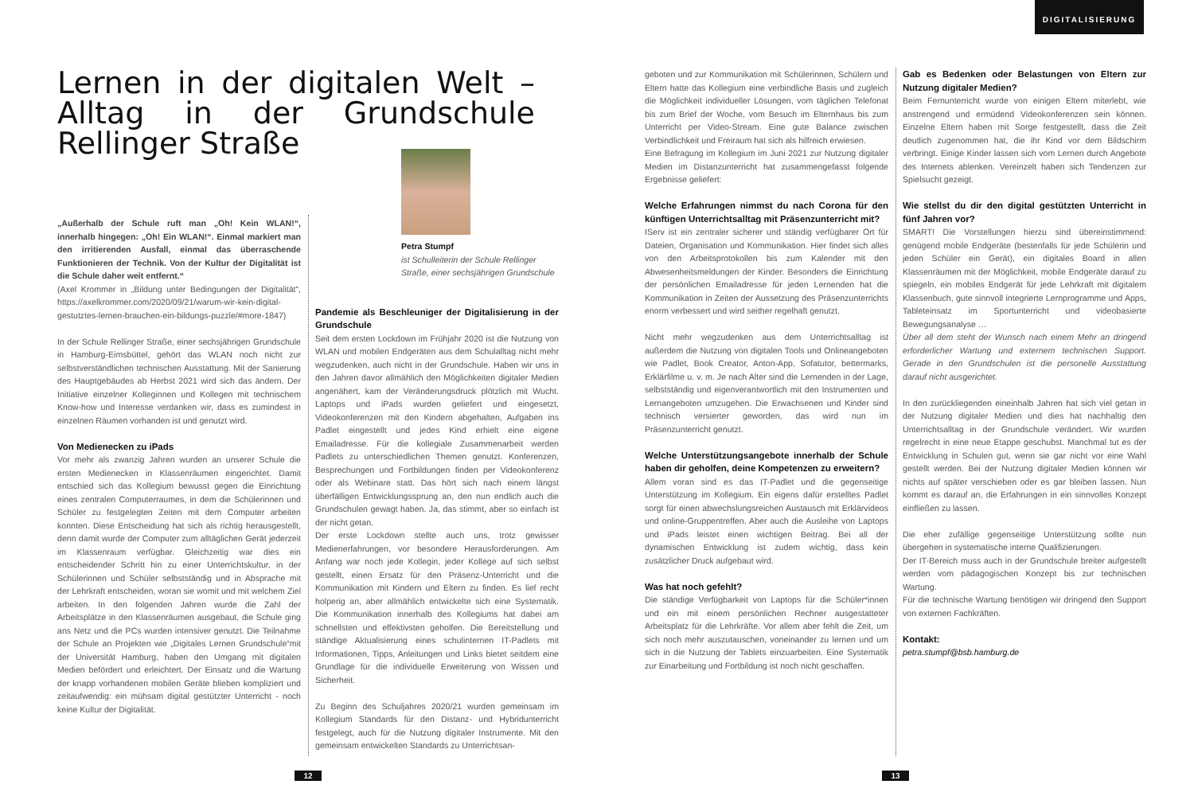DIGITALISIERUNG
Lernen in der digitalen Welt – Alltag in der Grundschule Rellinger Straße
„Außerhalb der Schule ruft man „Oh! Kein WLAN!“, innerhalb hingegen: „Oh! Ein WLAN!“. Einmal markiert man den irritierenden Ausfall, einmal das überraschende Funktionieren der Technik. Von der Kultur der Digitalität ist die Schule daher weit entfernt.“
(Axel Krommer in „Bildung unter Bedingungen der Digitalität“, https://axelkrommer.com/2020/09/21/warum-wir-kein-digital-gestutztes-lernen-brauchen-ein-bildungs-puzzle/#more-1847)
In der Schule Rellinger Straße, einer sechsjährigen Grundschule in Hamburg-Eimsbüttel, gehört das WLAN noch nicht zur selbstverständlichen technischen Ausstattung. Mit der Sanierung des Hauptgebäudes ab Herbst 2021 wird sich das ändern. Der Initiative einzelner Kolleginnen und Kollegen mit technischem Know-how und Interesse verdanken wir, dass es zumindest in einzelnen Räumen vorhanden ist und genutzt wird.
Von Medienecken zu iPads
Vor mehr als zwanzig Jahren wurden an unserer Schule die ersten Medienecken in Klassenräumen eingerichtet. Damit entschied sich das Kollegium bewusst gegen die Einrichtung eines zentralen Computerraumes, in dem die Schülerinnen und Schüler zu festgelegten Zeiten mit dem Computer arbeiten konnten. Diese Entscheidung hat sich als richtig herausgestellt, denn damit wurde der Computer zum alltäglichen Gerät jederzeit im Klassenraum verfügbar. Gleichzeitig war dies ein entscheidender Schritt hin zu einer Unterrichtskultur, in der Schülerinnen und Schüler selbstständig und in Absprache mit der Lehrkraft entscheiden, woran sie womit und mit welchem Ziel arbeiten. In den folgenden Jahren wurde die Zahl der Arbeitsplätze in den Klassenräumen ausgebaut, die Schule ging ans Netz und die PCs wurden intensiver genutzt. Die Teilnahme der Schule an Projekten wie „Digitales Lernen Grundschule“mit der Universität Hamburg, haben den Umgang mit digitalen Medien befördert und erleichtert. Der Einsatz und die Wartung der knapp vorhandenen mobilen Geräte blieben kompliziert und zeitaufwendig: ein mühsam digital gestützter Unterricht - noch keine Kultur der Digitalität.
Petra Stumpf
ist Schulleiterin der Schule Rellinger Straße, einer sechsjährigen Grundschule
Pandemie als Beschleuniger der Digitalisierung in der Grundschule
Seit dem ersten Lockdown im Frühjahr 2020 ist die Nutzung von WLAN und mobilen Endgeräten aus dem Schulalltag nicht mehr wegzudenken, auch nicht in der Grundschule. Haben wir uns in den Jahren davor allmählich den Möglichkeiten digitaler Medien angenähert, kam der Veränderungsdruck plötzlich mit Wucht. Laptops und iPads wurden geliefert und eingesetzt, Videokonferenzen mit den Kindern abgehalten, Aufgaben ins Padlet eingestellt und jedes Kind erhielt eine eigene Emailadresse. Für die kollegiale Zusammenarbeit werden Padlets zu unterschiedlichen Themen genutzt. Konferenzen, Besprechungen und Fortbildungen finden per Videokonferenz oder als Webinare statt. Das hört sich nach einem längst überfälligen Entwicklungssprung an, den nun endlich auch die Grundschulen gewagt haben. Ja, das stimmt, aber so einfach ist der nicht getan.
Der erste Lockdown stellte auch uns, trotz gewisser Medienerfahrungen, vor besondere Herausforderungen. Am Anfang war noch jede Kollegin, jeder Kollege auf sich selbst gestellt, einen Ersatz für den Präsenz-Unterricht und die Kommunikation mit Kindern und Eltern zu finden. Es lief recht holperig an, aber allmählich entwickelte sich eine Systematik. Die Kommunikation innerhalb des Kollegiums hat dabei am schnellsten und effektivsten geholfen. Die Bereitstellung und ständige Aktualisierung eines schulinternen IT-Padlets mit Informationen, Tipps, Anleitungen und Links bietet seitdem eine Grundlage für die individuelle Erweiterung von Wissen und Sicherheit.
Zu Beginn des Schuljahres 2020/21 wurden gemeinsam im Kollegium Standards für den Distanz- und Hybridunterricht festgelegt, auch für die Nutzung digitaler Instrumente. Mit den gemeinsam entwickelten Standards zu Unterrichtsan-
geboten und zur Kommunikation mit Schülerinnen, Schülern und Eltern hatte das Kollegium eine verbindliche Basis und zugleich die Möglichkeit individueller Lösungen, vom täglichen Telefonat bis zum Brief der Woche, vom Besuch im Elternhaus bis zum Unterricht per Video-Stream. Eine gute Balance zwischen Verbindlichkeit und Freiraum hat sich als hilfreich erwiesen.
Eine Befragung im Kollegium im Juni 2021 zur Nutzung digitaler Medien im Distanzunterricht hat zusammengefasst folgende Ergebnisse geliefert:
Welche Erfahrungen nimmst du nach Corona für den künftigen Unterrichtsalltag mit Präsenzunterricht mit?
IServ ist ein zentraler sicherer und ständig verfügbarer Ort für Dateien, Organisation und Kommunikation. Hier findet sich alles von den Arbeitsprotokollen bis zum Kalender mit den Abwesenheitsmeldungen der Kinder. Besonders die Einrichtung der persönlichen Emailadresse für jeden Lernenden hat die Kommunikation in Zeiten der Aussetzung des Präsenzunterrichts enorm verbessert und wird seither regelhaft genutzt.
Nicht mehr wegzudenken aus dem Unterrichtsalltag ist außerdem die Nutzung von digitalen Tools und Onlineangeboten wie Padlet, Book Creator, Anton-App, Sofatutor, bettermarks, Erklärfilme u. v. m. Je nach Alter sind die Lernenden in der Lage, selbstständig und eigenverantwortlich mit den Instrumenten und Lernangeboten umzugehen. Die Erwachsenen und Kinder sind technisch versierter geworden, das wird nun im Präsenzunterricht genutzt.
Welche Unterstützungsangebote innerhalb der Schule haben dir geholfen, deine Kompetenzen zu erweitern?
Allem voran sind es das IT-Padlet und die gegenseitige Unterstützung im Kollegium. Ein eigens dafür erstelltes Padlet sorgt für einen abwechslungsreichen Austausch mit Erklärvideos und online-Gruppentreffen. Aber auch die Ausleihe von Laptops und iPads leistet einen wichtigen Beitrag. Bei all der dynamischen Entwicklung ist zudem wichtig, dass kein zusätzlicher Druck aufgebaut wird.
Was hat noch gefehlt?
Die ständige Verfügbarkeit von Laptops für die Schüler*innen und ein mit einem persönlichen Rechner ausgestatteter Arbeitsplatz für die Lehrkräfte. Vor allem aber fehlt die Zeit, um sich noch mehr auszutauschen, voneinander zu lernen und um sich in die Nutzung der Tablets einzuarbeiten. Eine Systematik zur Einarbeitung und Fortbildung ist noch nicht geschaffen.
Gab es Bedenken oder Belastungen von Eltern zur Nutzung digitaler Medien?
Beim Fernunterricht wurde von einigen Eltern miterlebt, wie anstrengend und ermüdend Videokonferenzen sein können. Einzelne Eltern haben mit Sorge festgestellt, dass die Zeit deutlich zugenommen hat, die ihr Kind vor dem Bildschirm verbringt. Einige Kinder lassen sich vom Lernen durch Angebote des Internets ablenken. Vereinzelt haben sich Tendenzen zur Spielsucht gezeigt.
Wie stellst du dir den digital gestützten Unterricht in fünf Jahren vor?
SMART! Die Vorstellungen hierzu sind übereinstimmend: genügend mobile Endgeräte (bestenfalls für jede Schülerin und jeden Schüler ein Gerät), ein digitales Board in allen Klassenräumen mit der Möglichkeit, mobile Endgeräte darauf zu spiegeln, ein mobiles Endgerät für jede Lehrkraft mit digitalem Klassenbuch, gute sinnvoll integrierte Lernprogramme und Apps, Tableteinsatz im Sportunterricht und videobasierte Bewegungsanalyse …
Über all dem steht der Wunsch nach einem Mehr an dringend erforderlicher Wartung und externem technischen Support. Gerade in den Grundschulen ist die personelle Ausstattung darauf nicht ausgerichtet.
In den zurückliegenden eineinhalb Jahren hat sich viel getan in der Nutzung digitaler Medien und dies hat nachhaltig den Unterrichtsalltag in der Grundschule verändert. Wir wurden regelrecht in eine neue Etappe geschubst. Manchmal tut es der Entwicklung in Schulen gut, wenn sie gar nicht vor eine Wahl gestellt werden. Bei der Nutzung digitaler Medien können wir nichts auf später verschieben oder es gar bleiben lassen. Nun kommt es darauf an, die Erfahrungen in ein sinnvolles Konzept einfließen zu lassen.
Die eher zufällige gegenseitige Unterstützung sollte nun übergehen in systematische interne Qualifizierungen.
Der IT-Bereich muss auch in der Grundschule breiter aufgestellt werden vom pädagogischen Konzept bis zur technischen Wartung.
Für die technische Wartung benötigen wir dringend den Support von externen Fachkräften.
Kontakt:
petra.stumpf@bsb.hamburg.de
12 13